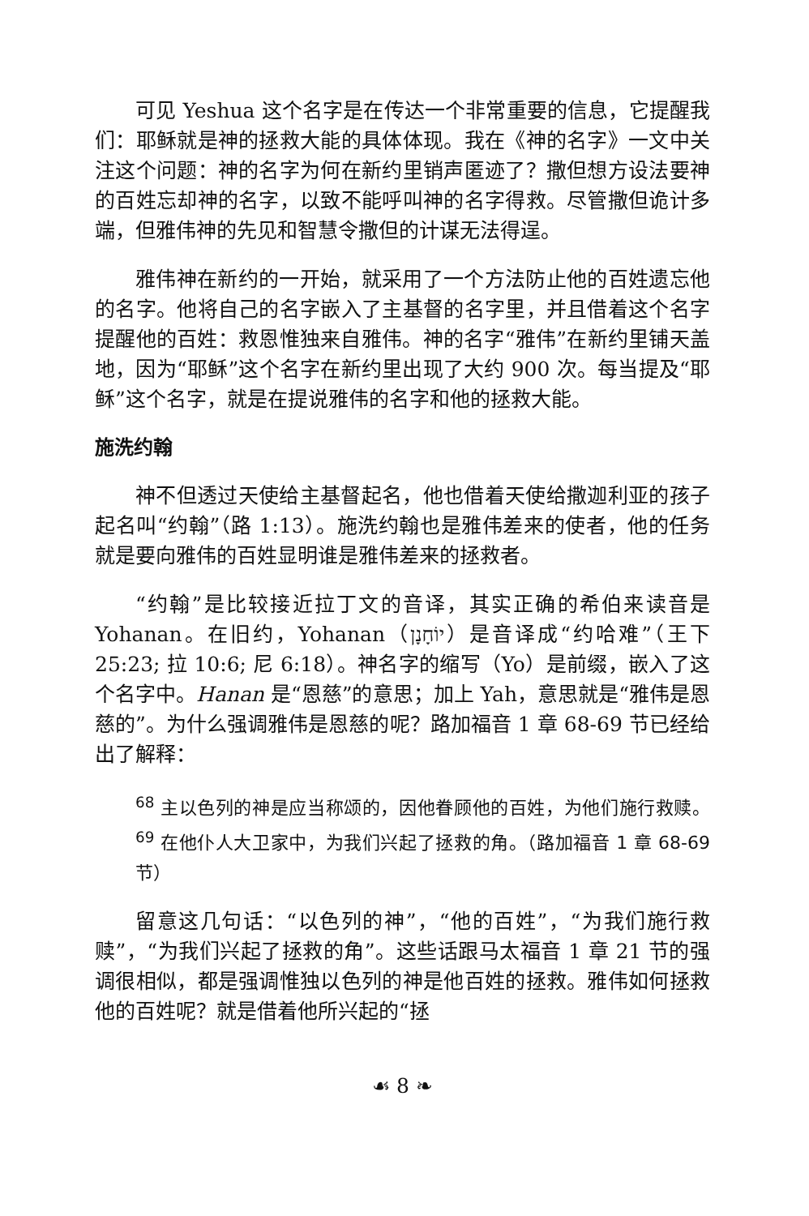可见 Yeshua 这个名字是在传达一个非常重要的信息，它提醒我们：耶稣就是神的拯救大能的具体体现。我在《神的名字》一文中关注这个问题：神的名字为何在新约里销声匿迹了？撒但想方设法要神的百姓忘却神的名字，以致不能呼叫神的名字得救。尽管撒但诡计多端，但雅伟神的先见和智慧令撒但的计谋无法得逞。
雅伟神在新约的一开始，就采用了一个方法防止他的百姓遗忘他的名字。他将自己的名字嵌入了主基督的名字里，并且借着这个名字提醒他的百姓：救恩惟独来自雅伟。神的名字“雅伟”在新约里铺天盖地，因为“耶稣”这个名字在新约里出现了大约 900 次。每当提及“耶稣”这个名字，就是在提说雅伟的名字和他的拯救大能。
施洗约翰
神不但透过天使给主基督起名，他也借着天使给撒迦利亚的孩子起名叫“约翰”（路 1:13）。施洗约翰也是雅伟差来的使者，他的任务就是要向雅伟的百姓显明谁是雅伟差来的拯救者。
“约翰”是比较接近拉丁文的音译，其实正确的希伯来读音是 Yohanan。在旧约，Yohanan（יוֹחָנָן）是音译成“约哈难”（王下 25:23; 拉 10:6; 尼 6:18）。神名字的缩写（Yo）是前缀，嵌入了这个名字中。Hanan 是“恩慈”的意思；加上 Yah，意思就是“雅伟是恩慈的”。为什么强调雅伟是恩慈的呢？路加福音 1 章 68-69 节已经给出了解释：
<sup>68</sup> 主以色列的神是应当称颂的，因他眷顾他的百姓，为他们施行救赎。<sup>69</sup> 在他仆人大卫家中，为我们兴起了拯救的角。（路加福音 1 章 68-69 节）
留意这几句话：“以色列的神”，“他的百姓”，“为我们施行救赎”，“为我们兴起了拯救的角”。这些话跟马太福音 1 章 21 节的强调很相似，都是强调惟独以色列的神是他百姓的拯救。雅伟如何拯救他的百姓呢？就是借着他所兴起的“拯
☙ 8 ❧